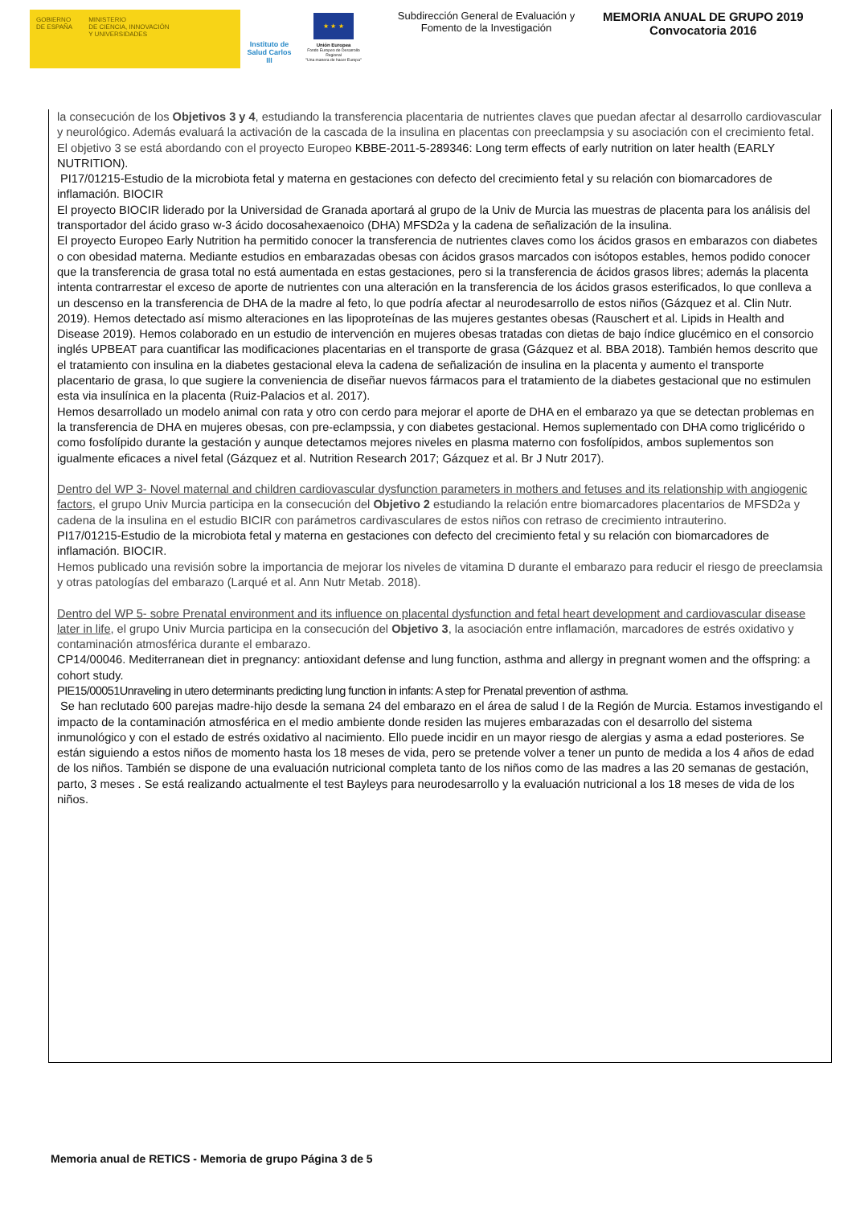GOBIERNO
DE ESPAÑA
MINISTERIO
DE CIENCIA, INNOVACIÓN
Y UNIVERSIDADES
Instituto de Salud Carlos III
★ ★ ★
Unión Europea
Fondo Europeo de Desarrollo Regional
"Una manera de hacer Europa"
Subdirección General de Evaluación y Fomento de la Investigación
MEMORIA ANUAL DE GRUPO 2019
Convocatoria 2016
la consecución de los Objetivos 3 y 4, estudiando la transferencia placentaria de nutrientes claves que puedan afectar al desarrollo cardiovascular y neurológico. Además evaluará la activación de la cascada de la insulina en placentas con preeclampsia y su asociación con el crecimiento fetal.
El objetivo 3 se está abordando con el proyecto Europeo KBBE-2011-5-289346: Long term effects of early nutrition on later health (EARLY NUTRITION).
PI17/01215-Estudio de la microbiota fetal y materna en gestaciones con defecto del crecimiento fetal y su relación con biomarcadores de inflamación. BIOCIR
El proyecto BIOCIR liderado por la Universidad de Granada aportará al grupo de la Univ de Murcia las muestras de placenta para los análisis del transportador del ácido graso w-3 ácido docosahexaenoico (DHA) MFSD2a y la cadena de señalización de la insulina.
El proyecto Europeo Early Nutrition ha permitido conocer la transferencia de nutrientes claves como los ácidos grasos en embarazos con diabetes o con obesidad materna. Mediante estudios en embarazadas obesas con ácidos grasos marcados con isótopos estables, hemos podido conocer que la transferencia de grasa total no está aumentada en estas gestaciones, pero si la transferencia de ácidos grasos libres; además la placenta intenta contrarrestar el exceso de aporte de nutrientes con una alteración en la transferencia de los ácidos grasos esterificados, lo que conlleva a un descenso en la transferencia de DHA de la madre al feto, lo que podría afectar al neurodesarrollo de estos niños (Gázquez et al. Clin Nutr. 2019). Hemos detectado así mismo alteraciones en las lipoproteínas de las mujeres gestantes obesas (Rauschert et al. Lipids in Health and Disease 2019). Hemos colaborado en un estudio de intervención en mujeres obesas tratadas con dietas de bajo índice glucémico en el consorcio inglés UPBEAT para cuantificar las modificaciones placentarias en el transporte de grasa (Gázquez et al. BBA 2018). También hemos descrito que el tratamiento con insulina en la diabetes gestacional eleva la cadena de señalización de insulina en la placenta y aumento el transporte placentario de grasa, lo que sugiere la conveniencia de diseñar nuevos fármacos para el tratamiento de la diabetes gestacional que no estimulen esta via insulínica en la placenta (Ruiz-Palacios et al. 2017).
Hemos desarrollado un modelo animal con rata y otro con cerdo para mejorar el aporte de DHA en el embarazo ya que se detectan problemas en la transferencia de DHA en mujeres obesas, con pre-eclampssia, y con diabetes gestacional. Hemos suplementado con DHA como triglicérido o como fosfolípido durante la gestación y aunque detectamos mejores niveles en plasma materno con fosfolípidos, ambos suplementos son igualmente eficaces a nivel fetal (Gázquez et al. Nutrition Research 2017; Gázquez et al. Br J Nutr 2017).
Dentro del WP 3- Novel maternal and children cardiovascular dysfunction parameters in mothers and fetuses and its relationship with angiogenic factors, el grupo Univ Murcia participa en la consecución del Objetivo 2 estudiando la relación entre biomarcadores placentarios de MFSD2a y cadena de la insulina en el estudio BICIR con parámetros cardivasculares de estos niños con retraso de crecimiento intrauterino.
PI17/01215-Estudio de la microbiota fetal y materna en gestaciones con defecto del crecimiento fetal y su relación con biomarcadores de inflamación. BIOCIR.
Hemos publicado una revisión sobre la importancia de mejorar los niveles de vitamina D durante el embarazo para reducir el riesgo de preeclamsia y otras patologías del embarazo (Larqué et al. Ann Nutr Metab. 2018).
Dentro del WP 5- sobre Prenatal environment and its influence on placental dysfunction and fetal heart development and cardiovascular disease later in life, el grupo Univ Murcia participa en la consecución del Objetivo 3, la asociación entre inflamación, marcadores de estrés oxidativo y contaminación atmosférica durante el embarazo.
CP14/00046. Mediterranean diet in pregnancy: antioxidant defense and lung function, asthma and allergy in pregnant women and the offspring: a cohort study.
PIE15/00051Unraveling in utero determinants predicting lung function in infants: A step for Prenatal prevention of asthma.
Se han reclutado 600 parejas madre-hijo desde la semana 24 del embarazo en el área de salud I de la Región de Murcia. Estamos investigando el impacto de la contaminación atmosférica en el medio ambiente donde residen las mujeres embarazadas con el desarrollo del sistema inmunológico y con el estado de estrés oxidativo al nacimiento. Ello puede incidir en un mayor riesgo de alergias y asma a edad posteriores. Se están siguiendo a estos niños de momento hasta los 18 meses de vida, pero se pretende volver a tener un punto de medida a los 4 años de edad de los niños. También se dispone de una evaluación nutricional completa tanto de los niños como de las madres a las 20 semanas de gestación, parto, 3 meses . Se está realizando actualmente el test Bayleys para neurodesarrollo y la evaluación nutricional a los 18 meses de vida de los niños.
Memoria anual de RETICS - Memoria de grupo Página 3 de 5